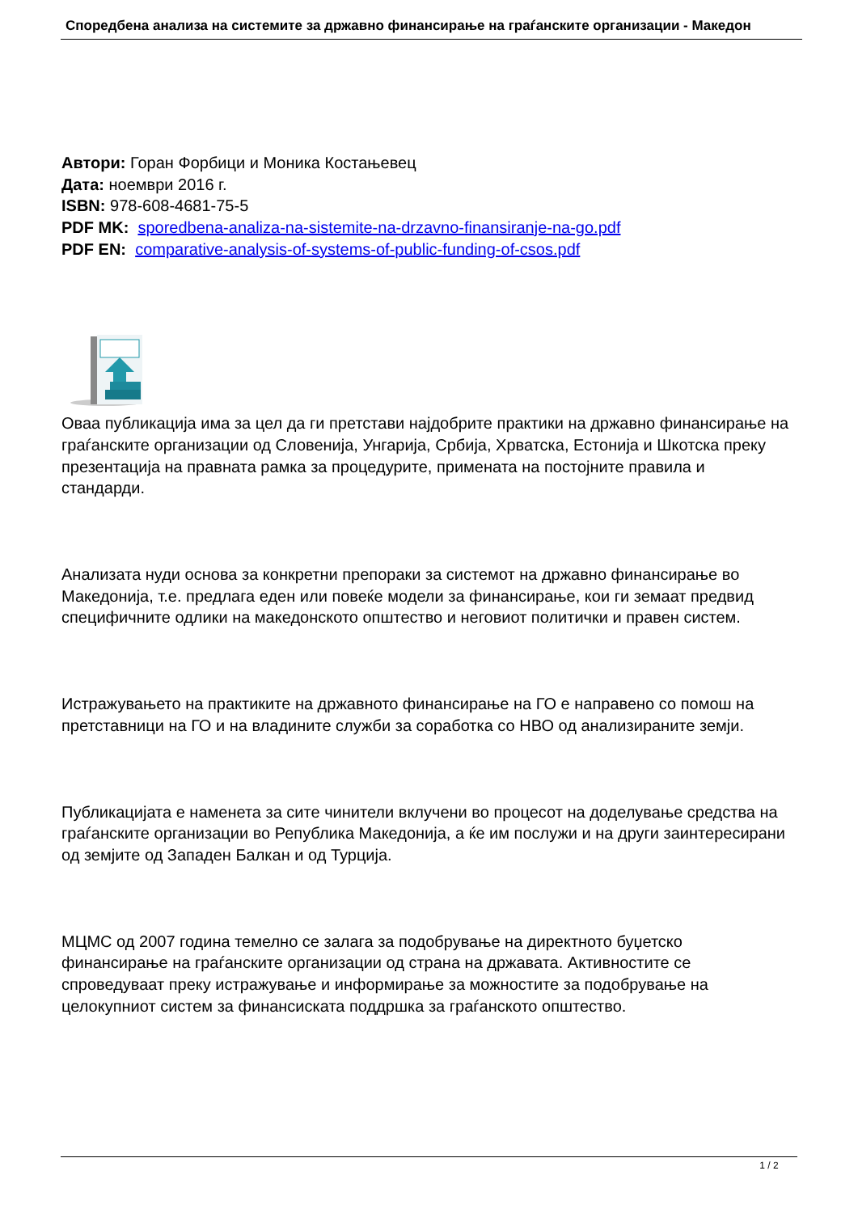Споредбена анализа на системите за државно финансирање на граѓанските организации - Македон
Автори: Горан Форбици и Моника Костањевец
Дата: ноември 2016 г.
ISBN: 978-608-4681-75-5
PDF MK: sporedbena-analiza-na-sistemite-na-drzavno-finansiranje-na-go.pdf
PDF EN: comparative-analysis-of-systems-of-public-funding-of-csos.pdf
Оваа публикација има за цел да ги претстави најдобрите практики на државно финансирање на граѓанските организации од Словенија, Унгарија, Србија, Хрватска, Естонија и Шкотска преку презентација на правната рамка за процедурите, примената на постојните правила и стандарди.
Анализата нуди основа за конкретни препораки за системот на државно финансирање во Македонија, т.е. предлага еден или повеќе модели за финансирање, кои ги земаат предвид специфичните одлики на македонското општество и неговиот политички и правен систем.
Истражувањето на практиките на државното финансирање на ГО е направено со помош на претставници на ГО и на владините служби за соработка со НВО од анализираните земји.
Публикацијата е наменета за сите чинители вклучени во процесот на доделување средства на граѓанските организации во Република Македонија, а ќе им послужи и на други заинтересирани од земјите од Западен Балкан и од Турција.
МЦМС од 2007 година темелно се залага за подобрување на директното буџетско финансирање на граѓанските организации од страна на државата. Активностите се спроведуваат преку истражување и информирање за можностите за подобрување на целокупниот систем за финансиската поддршка за граѓанското општество.
1 / 2